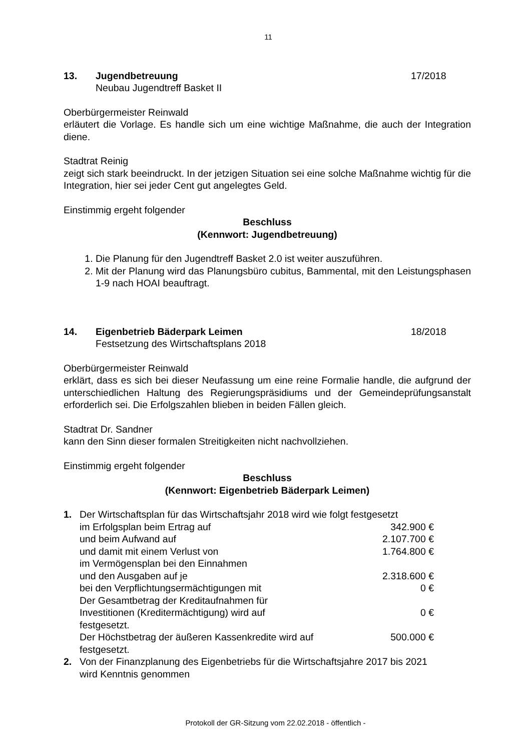11
13. Jugendbetreuung
Neubau Jugendtreff Basket II
17/2018
Oberbürgermeister Reinwald
erläutert die Vorlage. Es handle sich um eine wichtige Maßnahme, die auch der Integration diene.
Stadtrat Reinig
zeigt sich stark beeindruckt. In der jetzigen Situation sei eine solche Maßnahme wichtig für die Integration, hier sei jeder Cent gut angelegtes Geld.
Einstimmig ergeht folgender
Beschluss
(Kennwort: Jugendbetreuung)
1. Die Planung für den Jugendtreff Basket 2.0 ist weiter auszuführen.
2. Mit der Planung wird das Planungsbüro cubitus, Bammental, mit den Leistungsphasen 1-9 nach HOAI beauftragt.
14. Eigenbetrieb Bäderpark Leimen
Festsetzung des Wirtschaftsplans 2018
18/2018
Oberbürgermeister Reinwald
erklärt, dass es sich bei dieser Neufassung um eine reine Formalie handle, die aufgrund der unterschiedlichen Haltung des Regierungspräsidiums und der Gemeindeprüfungsanstalt erforderlich sei. Die Erfolgszahlen blieben in beiden Fällen gleich.
Stadtrat Dr. Sandner
kann den Sinn dieser formalen Streitigkeiten nicht nachvollziehen.
Einstimmig ergeht folgender
Beschluss
(Kennwort: Eigenbetrieb Bäderpark Leimen)
| 1. | Der Wirtschaftsplan für das Wirtschaftsjahr 2018 wird wie folgt festgesetzt | |
| | im Erfolgsplan beim Ertrag auf | 342.900 € |
| | und beim Aufwand auf | 2.107.700 € |
| | und damit mit einem Verlust von | 1.764.800 € |
| | im Vermögensplan bei den Einnahmen | |
| | und den Ausgaben auf je | 2.318.600 € |
| | bei den Verpflichtungsermächtigungen mit | 0 € |
| | Der Gesamtbetrag der Kreditaufnahmen für Investitionen (Kreditermächtigung) wird auf festgesetzt. | 0 € |
| | Der Höchstbetrag der äußeren Kassenkredite wird auf festgesetzt. | 500.000 € |
| 2. | Von der Finanzplanung des Eigenbetriebs für die Wirtschaftsjahre 2017 bis 2021 wird Kenntnis genommen | |
Protokoll der GR-Sitzung vom 22.02.2018 - öffentlich -